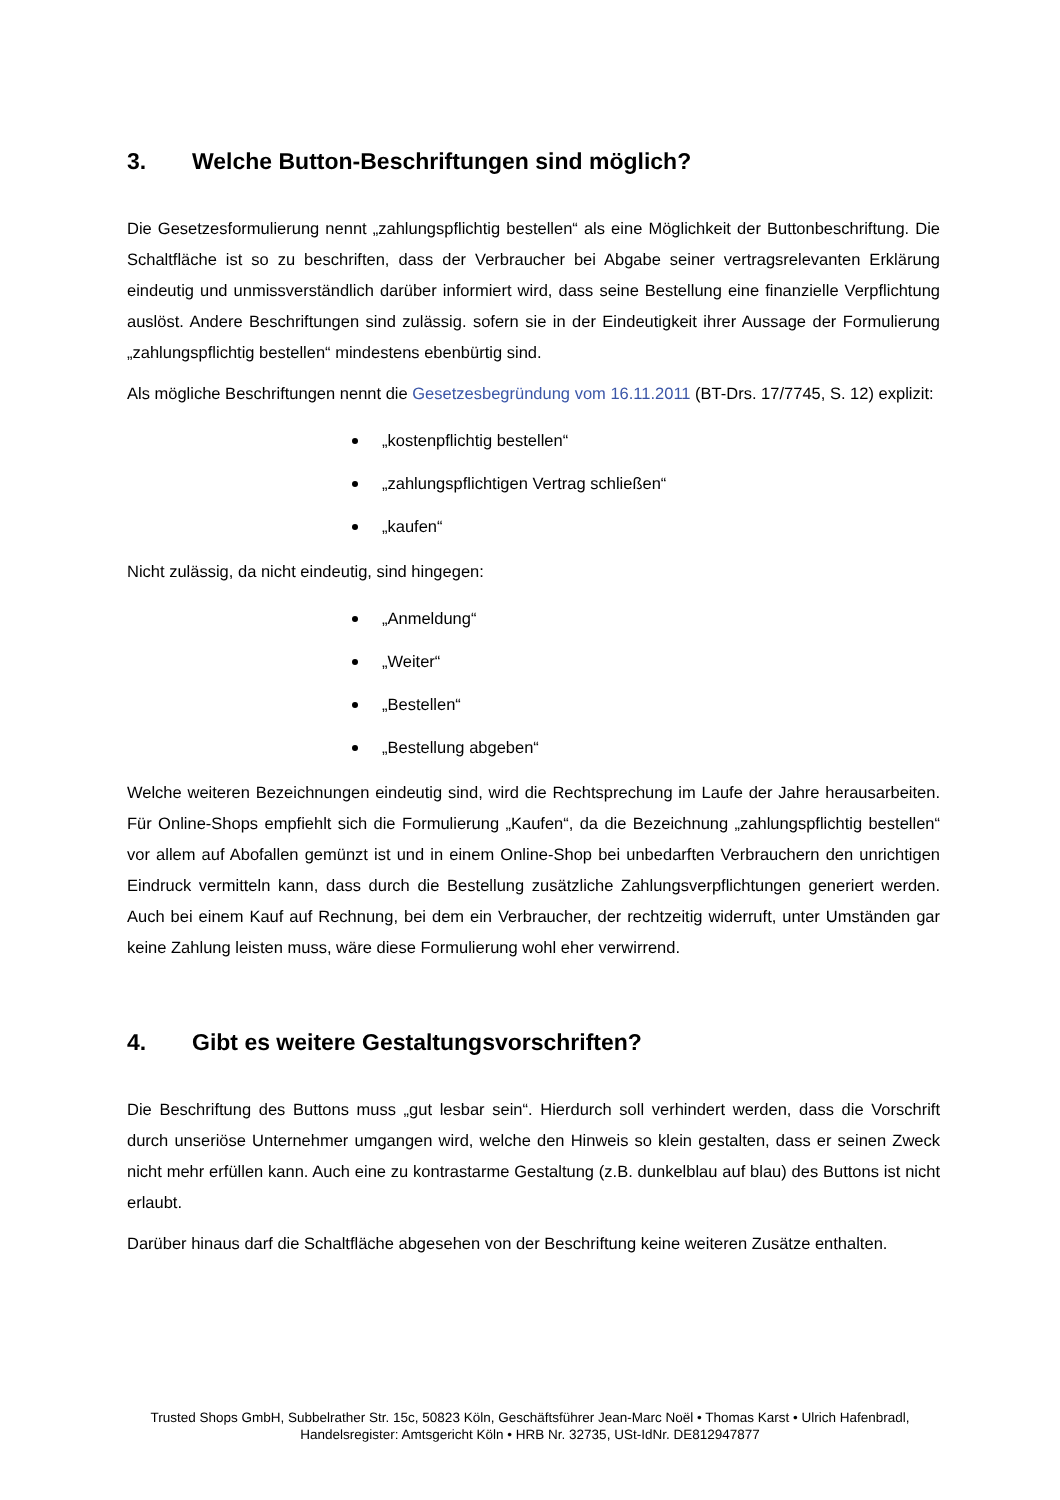3. Welche Button-Beschriftungen sind möglich?
Die Gesetzesformulierung nennt „zahlungspflichtig bestellen“ als eine Möglichkeit der Buttonbeschriftung. Die Schaltfläche ist so zu beschriften, dass der Verbraucher bei Abgabe seiner vertragsrelevanten Erklärung eindeutig und unmissverständlich darüber informiert wird, dass seine Bestellung eine finanzielle Verpflichtung auslöst. Andere Beschriftungen sind zulässig. sofern sie in der Eindeutigkeit ihrer Aussage der Formulierung „zahlungspflichtig bestellen“ mindestens ebenbürtig sind.
Als mögliche Beschriftungen nennt die Gesetzesbegründung vom 16.11.2011 (BT-Drs. 17/7745, S. 12) explizit:
„kostenpflichtig bestellen“
„zahlungspflichtigen Vertrag schließen“
„kaufen“
Nicht zulässig, da nicht eindeutig, sind hingegen:
„Anmeldung“
„Weiter“
„Bestellen“
„Bestellung abgeben“
Welche weiteren Bezeichnungen eindeutig sind, wird die Rechtsprechung im Laufe der Jahre herausarbeiten. Für Online-Shops empfiehlt sich die Formulierung „Kaufen“, da die Bezeichnung „zahlungspflichtig bestellen“ vor allem auf Abofallen gemünzt ist und in einem Online-Shop bei unbedarften Verbrauchern den unrichtigen Eindruck vermitteln kann, dass durch die Bestellung zusätzliche Zahlungsverpflichtungen generiert werden. Auch bei einem Kauf auf Rechnung, bei dem ein Verbraucher, der rechtzeitig widerruft, unter Umständen gar keine Zahlung leisten muss, wäre diese Formulierung wohl eher verwirrend.
4. Gibt es weitere Gestaltungsvorschriften?
Die Beschriftung des Buttons muss „gut lesbar sein“. Hierdurch soll verhindert werden, dass die Vorschrift durch unseriöse Unternehmer umgangen wird, welche den Hinweis so klein gestalten, dass er seinen Zweck nicht mehr erfüllen kann. Auch eine zu kontrastarme Gestaltung (z.B. dunkelblau auf blau) des Buttons ist nicht erlaubt.
Darüber hinaus darf die Schaltfläche abgesehen von der Beschriftung keine weiteren Zusätze enthalten.
Trusted Shops GmbH, Subbelrather Str. 15c, 50823 Köln, Geschäftsführer Jean-Marc Noël • Thomas Karst • Ulrich Hafenbradl,
Handelsregister: Amtsgericht Köln • HRB Nr. 32735, USt-IdNr. DE812947877